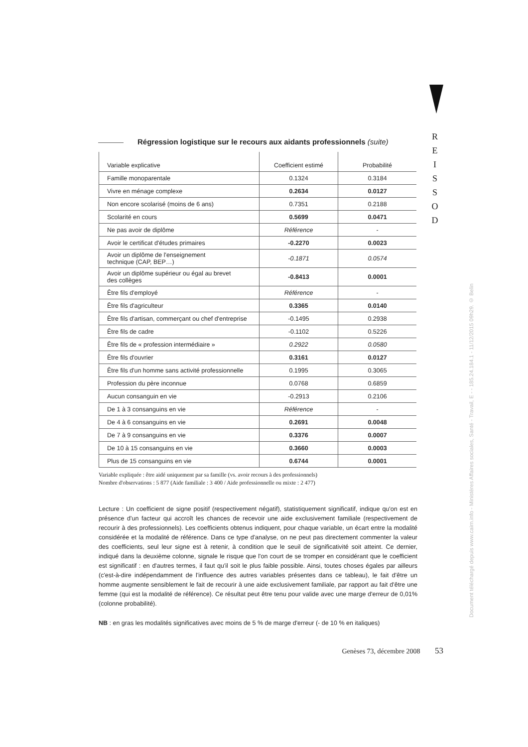R
E
I
S
S
O
D
Régression logistique sur le recours aux aidants professionnels (suite)
| Variable explicative | Coefficient estimé | Probabilité |
| --- | --- | --- |
| Famille monoparentale | 0.1324 | 0.3184 |
| Vivre en ménage complexe | 0.2634 | 0.0127 |
| Non encore scolarisé (moins de 6 ans) | 0.7351 | 0.2188 |
| Scolarité en cours | 0.5699 | 0.0471 |
| Ne pas avoir de diplôme | Référence | - |
| Avoir le certificat d'études primaires | -0.2270 | 0.0023 |
| Avoir un diplôme de l'enseignement technique (CAP, BEP…) | -0.1871 | 0.0574 |
| Avoir un diplôme supérieur ou égal au brevet des collèges | -0.8413 | 0.0001 |
| Être fils d'employé | Référence | - |
| Être fils d'agriculteur | 0.3365 | 0.0140 |
| Être fils d'artisan, commerçant ou chef d'entreprise | -0.1495 | 0.2938 |
| Être fils de cadre | -0.1102 | 0.5226 |
| Être fils de « profession intermédiaire » | 0.2922 | 0.0580 |
| Être fils d'ouvrier | 0.3161 | 0.0127 |
| Être fils d'un homme sans activité professionnelle | 0.1995 | 0.3065 |
| Profession du père inconnue | 0.0768 | 0.6859 |
| Aucun consanguin en vie | -0.2913 | 0.2106 |
| De 1 à 3 consanguins en vie | Référence | - |
| De 4 à 6 consanguins en vie | 0.2691 | 0.0048 |
| De 7 à 9 consanguins en vie | 0.3376 | 0.0007 |
| De 10 à 15 consanguins en vie | 0.3660 | 0.0003 |
| Plus de 15 consanguins en vie | 0.6744 | 0.0001 |
Variable expliquée : être aidé uniquement par sa famille (vs. avoir recours à des professionnels)
Nombre d'observations : 5 877 (Aide familiale : 3 400 / Aide professionnelle ou mixte : 2 477)
Lecture : Un coefficient de signe positif (respectivement négatif), statistiquement significatif, indique qu'on est en présence d'un facteur qui accroît les chances de recevoir une aide exclusivement familiale (respectivement de recourir à des professionnels). Les coefficients obtenus indiquent, pour chaque variable, un écart entre la modalité considérée et la modalité de référence. Dans ce type d'analyse, on ne peut pas directement commenter la valeur des coefficients, seul leur signe est à retenir, à condition que le seuil de significativité soit atteint. Ce dernier, indiqué dans la deuxième colonne, signale le risque que l'on court de se tromper en considérant que le coefficient est significatif : en d'autres termes, il faut qu'il soit le plus faible possible. Ainsi, toutes choses égales par ailleurs (c'est-à-dire indépendamment de l'influence des autres variables présentes dans ce tableau), le fait d'être un homme augmente sensiblement le fait de recourir à une aide exclusivement familiale, par rapport au fait d'être une femme (qui est la modalité de référence). Ce résultat peut être tenu pour valide avec une marge d'erreur de 0,01% (colonne probabilité).
NB : en gras les modalités significatives avec moins de 5 % de marge d'erreur (- de 10 % en italiques)
Genèses 73, décembre 2008 53
Document téléchargé depuis www.cairn.info - Ministères Affaires sociales, Santé - Travail, E - - 185.24.184.1 - 11/12/2015 09h29. © Belin